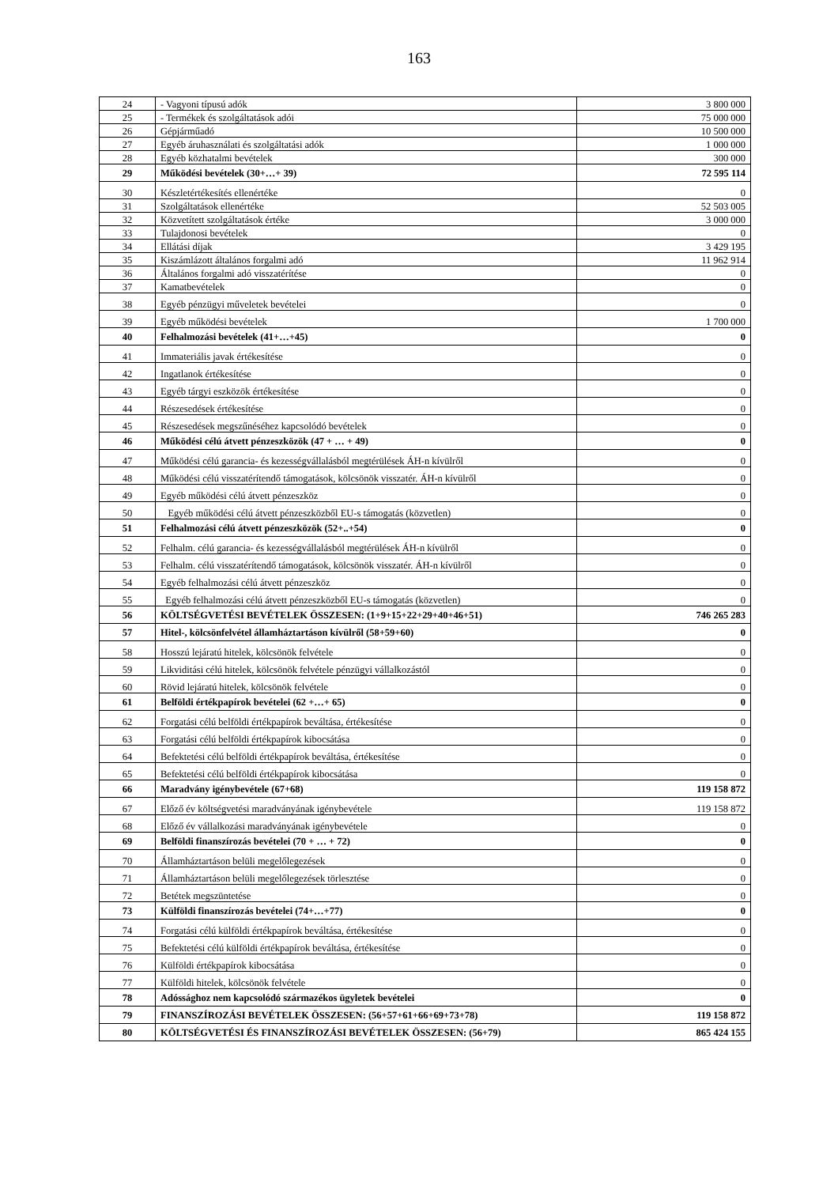163
| 24 | - Vagyoni típusú adók | 3 800 000 |
| 25 | - Termékek és szolgáltatások adói | 75 000 000 |
| 26 | Gépjárműadó | 10 500 000 |
| 27 | Egyéb áruhasználati és szolgáltatási adók | 1 000 000 |
| 28 | Egyéb közhatalmi bevételek | 300 000 |
| 29 | Működési bevételek (30+…+ 39) | 72 595 114 |
| 30 | Készletértékesítés ellenértéke | 0 |
| 31 | Szolgáltatások ellenértéke | 52 503 005 |
| 32 | Közvetített szolgáltatások értéke | 3 000 000 |
| 33 | Tulajdonosi bevételek | 0 |
| 34 | Ellátási díjak | 3 429 195 |
| 35 | Kiszámlázott általános forgalmi adó | 11 962 914 |
| 36 | Általános forgalmi adó visszatérítése | 0 |
| 37 | Kamatbevételek | 0 |
| 38 | Egyéb pénzügyi műveletek bevételei | 0 |
| 39 | Egyéb működési bevételek | 1 700 000 |
| 40 | Felhalmozási bevételek (41+…+45) | 0 |
| 41 | Immateriális javak értékesítése | 0 |
| 42 | Ingatlanok értékesítése | 0 |
| 43 | Egyéb tárgyi eszközök értékesítése | 0 |
| 44 | Részesedések értékesítése | 0 |
| 45 | Részesedések megszűnéséhez kapcsolódó bevételek | 0 |
| 46 | Működési célú átvett pénzeszközök (47 + … + 49) | 0 |
| 47 | Működési célú garancia- és kezességvállalásból megtérülések ÁH-n kívülről | 0 |
| 48 | Működési célú visszatérítendő támogatások, kölcsönök visszatér. ÁH-n kívülről | 0 |
| 49 | Egyéb működési célú átvett pénzeszköz | 0 |
| 50 | Egyéb működési célú átvett pénzeszközből EU-s támogatás (közvetlen) | 0 |
| 51 | Felhalmozási célú átvett pénzeszközök (52+..+54) | 0 |
| 52 | Felhalm. célú garancia- és kezességvállalásból megtérülések ÁH-n kívülről | 0 |
| 53 | Felhalm. célú visszatérítendő támogatások, kölcsönök visszatér. ÁH-n kívülről | 0 |
| 54 | Egyéb felhalmozási célú átvett pénzeszköz | 0 |
| 55 | Egyéb felhalmozási célú átvett pénzeszközből EU-s támogatás (közvetlen) | 0 |
| 56 | KÖLTSÉGVETÉSI BEVÉTELEK ÖSSZESEN: (1+9+15+22+29+40+46+51) | 746 265 283 |
| 57 | Hitel-, kölcsönfelvétel államháztartáson kívülről (58+59+60) | 0 |
| 58 | Hosszú lejáratú hitelek, kölcsönök felvétele | 0 |
| 59 | Likviditási célú hitelek, kölcsönök felvétele pénzügyi vállalkozástól | 0 |
| 60 | Rövid lejáratú hitelek, kölcsönök felvétele | 0 |
| 61 | Belföldi értékpapírok bevételei (62 +…+ 65) | 0 |
| 62 | Forgatási célú belföldi értékpapírok beváltása, értékesítése | 0 |
| 63 | Forgatási célú belföldi értékpapírok kibocsátása | 0 |
| 64 | Befektetési célú belföldi értékpapírok beváltása, értékesítése | 0 |
| 65 | Befektetési célú belföldi értékpapírok kibocsátása | 0 |
| 66 | Maradvány igénybevétele (67+68) | 119 158 872 |
| 67 | Előző év költségvetési maradványának igénybevétele | 119 158 872 |
| 68 | Előző év vállalkozási maradványának igénybevétele | 0 |
| 69 | Belföldi finanszírozás bevételei (70 + … + 72) | 0 |
| 70 | Államháztartáson belüli megelőlegezések | 0 |
| 71 | Államháztartáson belüli megelőlegezések törlesztése | 0 |
| 72 | Betétek megszüntetése | 0 |
| 73 | Külföldi finanszírozás bevételei (74+…+77) | 0 |
| 74 | Forgatási célú külföldi értékpapírok beváltása, értékesítése | 0 |
| 75 | Befektetési célú külföldi értékpapírok beváltása, értékesítése | 0 |
| 76 | Külföldi értékpapírok kibocsátása | 0 |
| 77 | Külföldi hitelek, kölcsönök felvétele | 0 |
| 78 | Adóssághoz nem kapcsolódó származékos ügyletek bevételei | 0 |
| 79 | FINANSZÍROZÁSI BEVÉTELEK ÖSSZESEN: (56+57+61+66+69+73+78) | 119 158 872 |
| 80 | KÖLTSÉGVETÉSI ÉS FINANSZÍROZÁSI BEVÉTELEK ÖSSZESEN: (56+79) | 865 424 155 |